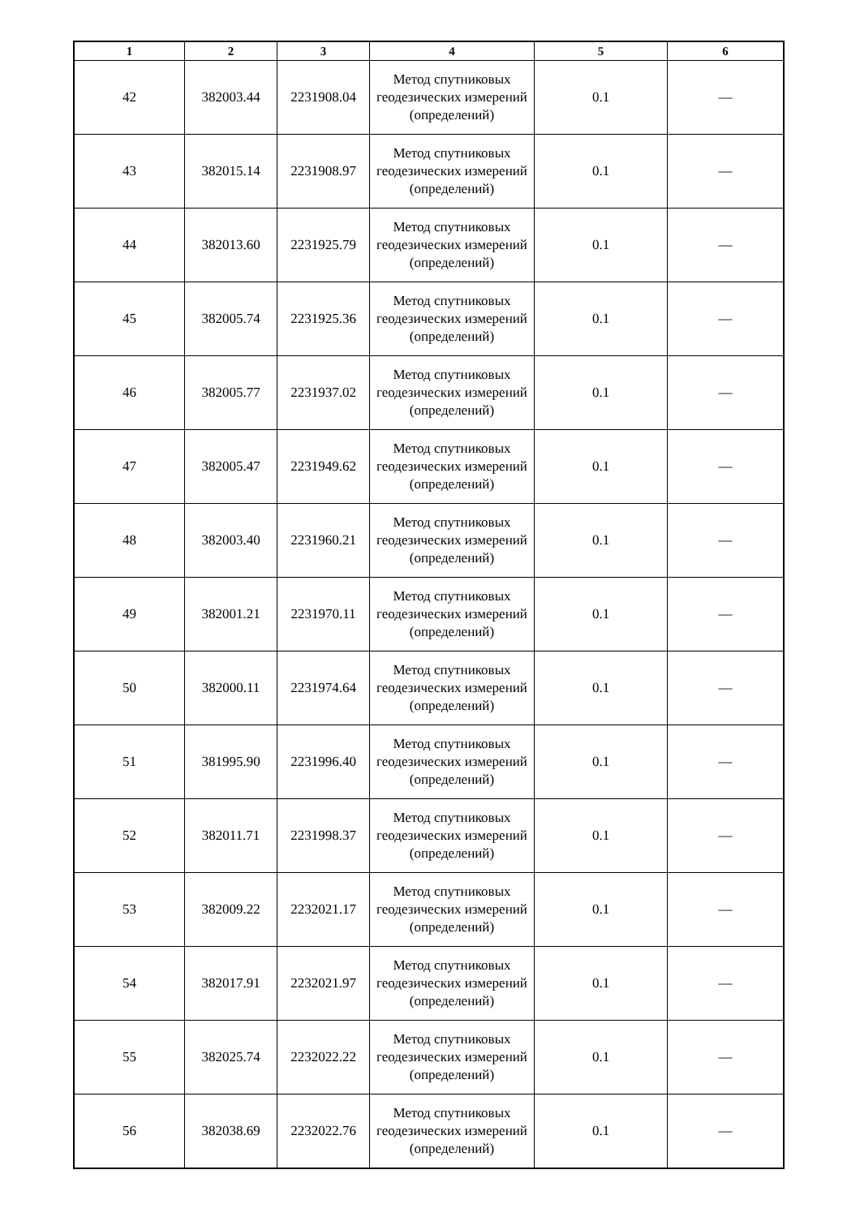| 1 | 2 | 3 | 4 | 5 | 6 |
| --- | --- | --- | --- | --- | --- |
| 42 | 382003.44 | 2231908.04 | Метод спутниковых геодезических измерений (определений) | 0.1 | — |
| 43 | 382015.14 | 2231908.97 | Метод спутниковых геодезических измерений (определений) | 0.1 | — |
| 44 | 382013.60 | 2231925.79 | Метод спутниковых геодезических измерений (определений) | 0.1 | — |
| 45 | 382005.74 | 2231925.36 | Метод спутниковых геодезических измерений (определений) | 0.1 | — |
| 46 | 382005.77 | 2231937.02 | Метод спутниковых геодезических измерений (определений) | 0.1 | — |
| 47 | 382005.47 | 2231949.62 | Метод спутниковых геодезических измерений (определений) | 0.1 | — |
| 48 | 382003.40 | 2231960.21 | Метод спутниковых геодезических измерений (определений) | 0.1 | — |
| 49 | 382001.21 | 2231970.11 | Метод спутниковых геодезических измерений (определений) | 0.1 | — |
| 50 | 382000.11 | 2231974.64 | Метод спутниковых геодезических измерений (определений) | 0.1 | — |
| 51 | 381995.90 | 2231996.40 | Метод спутниковых геодезических измерений (определений) | 0.1 | — |
| 52 | 382011.71 | 2231998.37 | Метод спутниковых геодезических измерений (определений) | 0.1 | — |
| 53 | 382009.22 | 2232021.17 | Метод спутниковых геодезических измерений (определений) | 0.1 | — |
| 54 | 382017.91 | 2232021.97 | Метод спутниковых геодезических измерений (определений) | 0.1 | — |
| 55 | 382025.74 | 2232022.22 | Метод спутниковых геодезических измерений (определений) | 0.1 | — |
| 56 | 382038.69 | 2232022.76 | Метод спутниковых геодезических измерений (определений) | 0.1 | — |